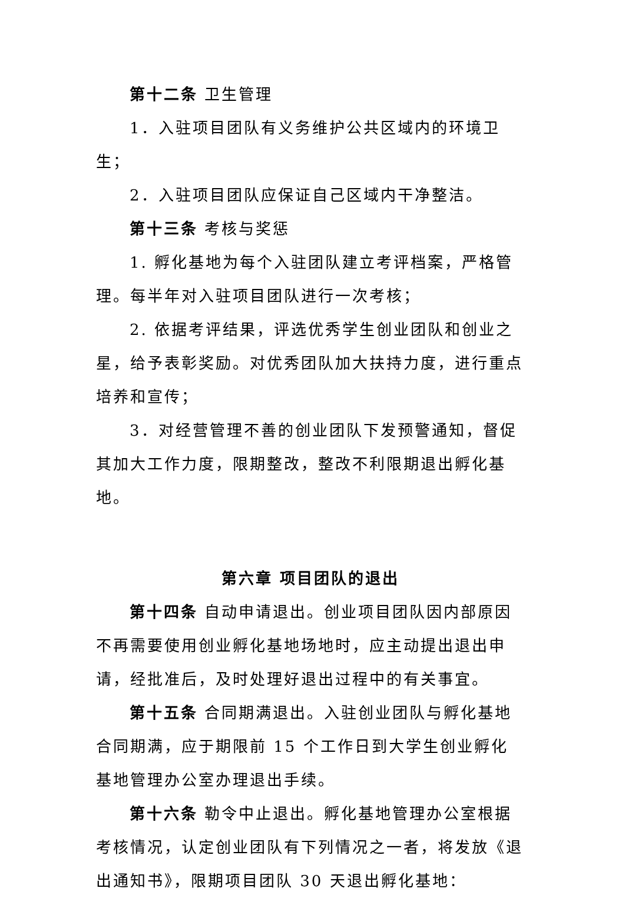第十二条 卫生管理
1．入驻项目团队有义务维护公共区域内的环境卫生；
2．入驻项目团队应保证自己区域内干净整洁。
第十三条 考核与奖惩
1. 孵化基地为每个入驻团队建立考评档案，严格管理。每半年对入驻项目团队进行一次考核；
2. 依据考评结果，评选优秀学生创业团队和创业之星，给予表彰奖励。对优秀团队加大扶持力度，进行重点培养和宣传；
3．对经营管理不善的创业团队下发预警通知，督促其加大工作力度，限期整改，整改不利限期退出孵化基地。
第六章 项目团队的退出
第十四条 自动申请退出。创业项目团队因内部原因不再需要使用创业孵化基地场地时，应主动提出退出申请，经批准后，及时处理好退出过程中的有关事宜。
第十五条 合同期满退出。入驻创业团队与孵化基地合同期满，应于期限前 15 个工作日到大学生创业孵化基地管理办公室办理退出手续。
第十六条 勒令中止退出。孵化基地管理办公室根据考核情况，认定创业团队有下列情况之一者，将发放《退出通知书》，限期项目团队 30 天退出孵化基地：